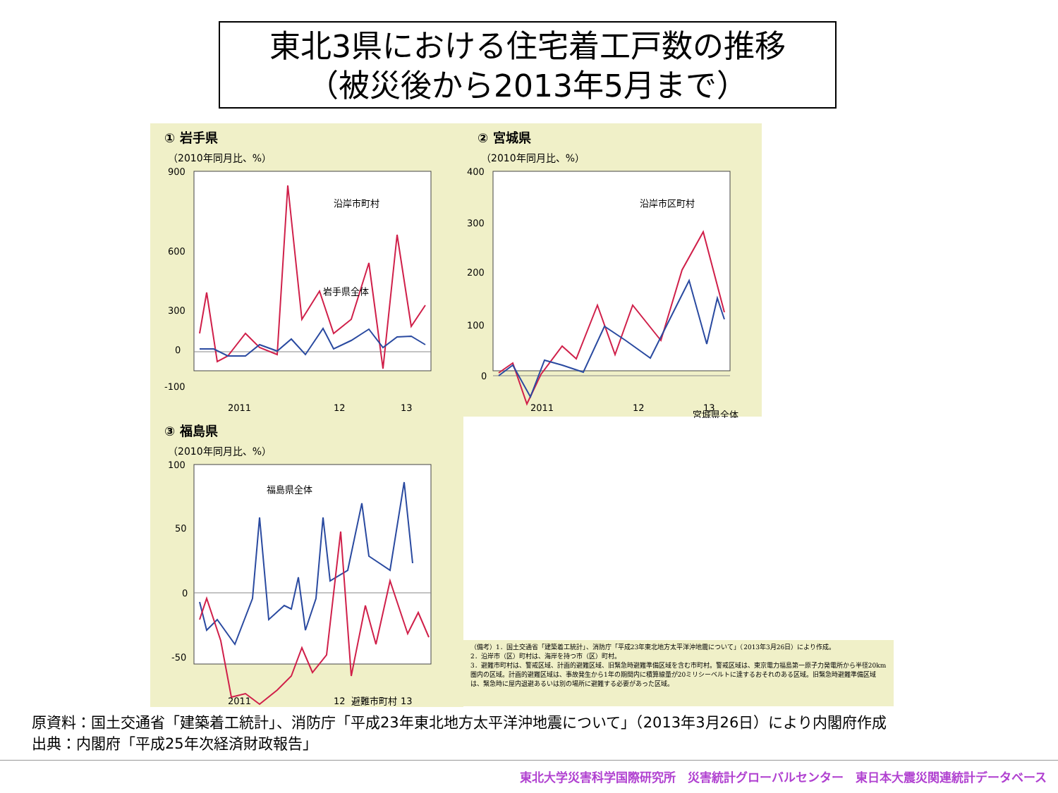東北3県における住宅着工戸数の推移
（被災後から2013年5月まで）
① 岩手県
（2010年同月比、%）
900
600
300
0
-100
2011
12
13
沿岸市町村
岩手県全体
② 宮城県
（2010年同月比、%）
400
300
200
100
0
2011
12
13
沿岸市区町村
宮城県全体
③ 福島県
（2010年同月比、%）
100
50
0
-50
2011
12
13
福島県全体
避難市町村
（備考）1．国土交通省「建築着工統計」、消防庁「平成23年東北地方太平洋沖地震について」（2013年3月26日）により作成。
2．沿岸市（区）町村は、海岸を持つ市（区）町村。
3．避難市町村は、警戒区域、計画的避難区域、旧緊急時避難準備区域を含む市町村。警戒区域は、東京電力福島第一原子力発電所から半径20km圏内の区域。計画的避難区域は、事故発生から1年の期間内に積算線量が20ミリシーベルトに達するおそれのある区域。旧緊急時避難準備区域は、緊急時に屋内退避あるいは別の場所に避難する必要があった区域。
原資料：国土交通省「建築着工統計」、消防庁「平成23年東北地方太平洋沖地震について」（2013年3月26日）により内閣府作成
出典：内閣府「平成25年次経済財政報告」
東北大学災害科学国際研究所　災害統計グローバルセンター　東日本大震災関連統計データベース